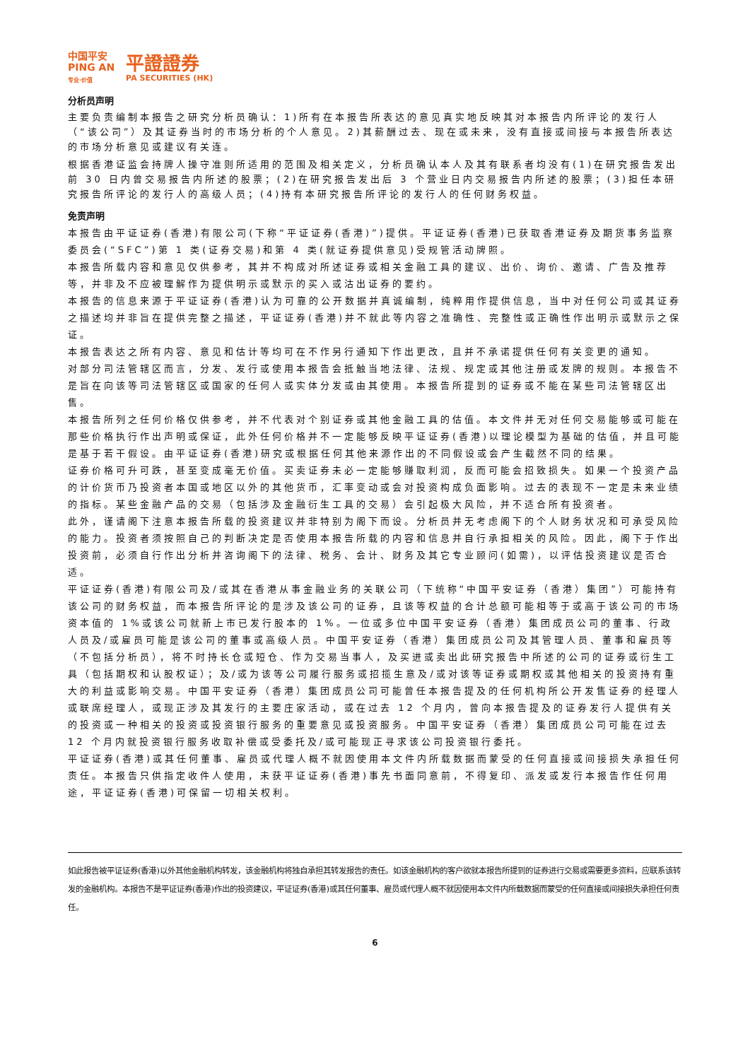中国平安
PING AN
专业·价值
平證證券
PA SECURITIES (HK)
分析员声明
主要负责编制本报告之研究分析员确认：1)所有在本报告所表达的意见真实地反映其对本报告内所评论的发行人（“该公司”）及其证券当时的市场分析的个人意见。2)其薪酬过去、现在或未来，没有直接或间接与本报告所表达的市场分析意见或建议有关连。
根据香港证监会持牌人操守准则所适用的范围及相关定义，分析员确认本人及其有联系者均没有(1)在研究报告发出前 30 日内曾交易报告内所述的股票；(2)在研究报告发出后 3 个营业日内交易报告内所述的股票；(3)担任本研究报告所评论的发行人的高级人员；(4)持有本研究报告所评论的发行人的任何财务权益。
免责声明
本报告由平证证券(香港)有限公司(下称“平证证券(香港)”)提供。平证证券(香港)已获取香港证券及期货事务监察委员会(“SFC”)第 1 类(证券交易)和第 4 类(就证券提供意见)受规管活动牌照。
本报告所载内容和意见仅供参考，其并不构成对所述证券或相关金融工具的建议、出价、询价、邀请、广告及推荐等，并非及不应被理解作为提供明示或默示的买入或沽出证券的要约。
本报告的信息来源于平证证券(香港)认为可靠的公开数据并真诚编制，纯粹用作提供信息，当中对任何公司或其证券之描述均并非旨在提供完整之描述，平证证券(香港)并不就此等内容之准确性、完整性或正确性作出明示或默示之保证。
本报告表达之所有内容、意见和估计等均可在不作另行通知下作出更改，且并不承诺提供任何有关变更的通知。
对部分司法管辖区而言，分发、发行或使用本报告会抵触当地法律、法规、规定或其他注册或发牌的规则。本报告不是旨在向该等司法管辖区或国家的任何人或实体分发或由其使用。本报告所提到的证券或不能在某些司法管辖区出售。
本报告所列之任何价格仅供参考，并不代表对个别证券或其他金融工具的估值。本文件并无对任何交易能够或可能在那些价格执行作出声明或保证，此外任何价格并不一定能够反映平证证券(香港)以理论模型为基础的估值，并且可能是基于若干假设。由平证证券(香港)研究或根据任何其他来源作出的不同假设或会产生截然不同的结果。
证券价格可升可跌，甚至变成毫无价值。买卖证券未必一定能够赚取利润，反而可能会招致损失。如果一个投资产品的计价货币乃投资者本国或地区以外的其他货币，汇率变动或会对投资构成负面影响。过去的表现不一定是未来业绩的指标。某些金融产品的交易（包括涉及金融衍生工具的交易）会引起极大风险，并不适合所有投资者。
此外，谨请阁下注意本报告所载的投资建议并非特别为阁下而设。分析员并无考虑阁下的个人财务状况和可承受风险的能力。投资者须按照自己的判断决定是否使用本报告所载的内容和信息并自行承担相关的风险。因此，阁下于作出投资前，必须自行作出分析并咨询阁下的法律、税务、会计、财务及其它专业顾问(如需)，以评估投资建议是否合适。
平证证券(香港)有限公司及/或其在香港从事金融业务的关联公司（下统称“中国平安证券（香港）集团”）可能持有该公司的财务权益，而本报告所评论的是涉及该公司的证券，且该等权益的合计总额可能相等于或高于该公司的市场资本值的 1%或该公司就新上市已发行股本的 1%。一位或多位中国平安证券（香港）集团成员公司的董事、行政人员及/或雇员可能是该公司的董事或高级人员。中国平安证券（香港）集团成员公司及其管理人员、董事和雇员等（不包括分析员），将不时持长仓或短仓、作为交易当事人，及买进或卖出此研究报告中所述的公司的证券或衍生工具（包括期权和认股权证）；及/或为该等公司履行服务或招揽生意及/或对该等证券或期权或其他相关的投资持有重大的利益或影响交易。中国平安证券（香港）集团成员公司可能曾任本报告提及的任何机构所公开发售证券的经理人或联席经理人，或现正涉及其发行的主要庄家活动，或在过去 12 个月内，曾向本报告提及的证券发行人提供有关的投资或一种相关的投资或投资银行服务的重要意见或投资服务。中国平安证券（香港）集团成员公司可能在过去 12 个月内就投资银行服务收取补偿或受委托及/或可能现正寻求该公司投资银行委托。
平证证券(香港)或其任何董事、雇员或代理人概不就因使用本文件内所载数据而蒙受的任何直接或间接损失承担任何责任。本报告只供指定收件人使用，未获平证证券(香港)事先书面同意前，不得复印、派发或发行本报告作任何用途，平证证券(香港)可保留一切相关权利。
如此报告被平证证券(香港)以外其他金融机构转发，该金融机构将独自承担其转发报告的责任。如该金融机构的客户欲就本报告所提到的证券进行交易或需要更多资料，应联系该转发的金融机构。本报告不是平证证券(香港)作出的投资建议，平证证券(香港)或其任何董事、雇员或代理人概不就因使用本文件内所载数据而蒙受的任何直接或间接损失承担任何责任。
6